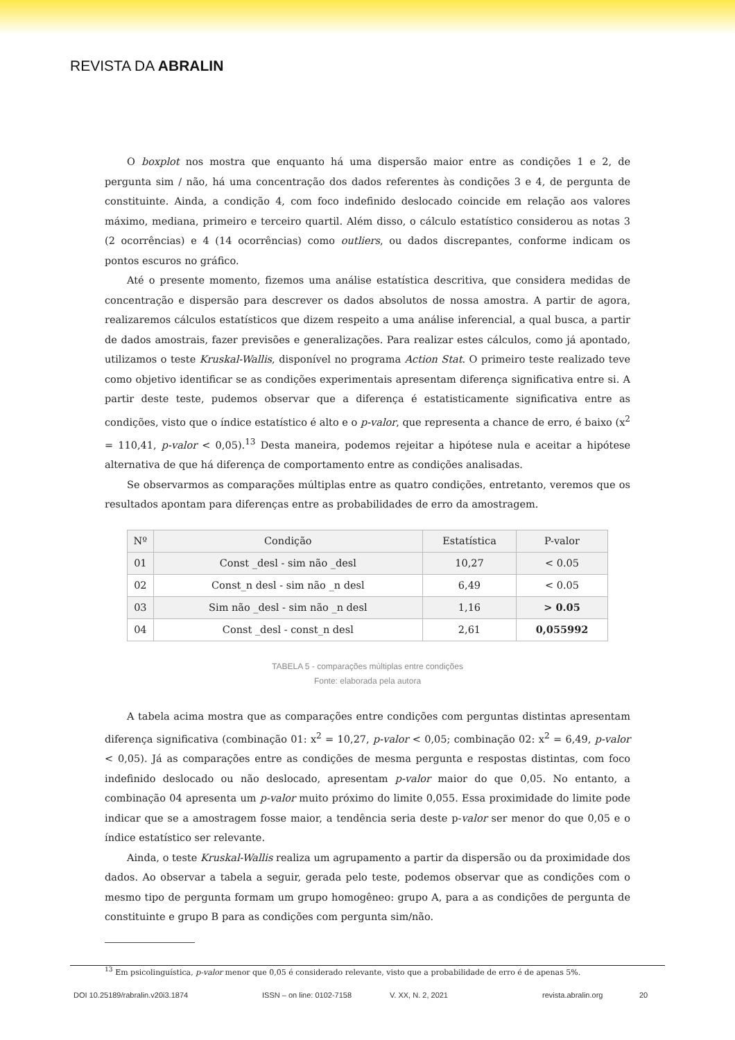REVISTA DA ABRALIN
O boxplot nos mostra que enquanto há uma dispersão maior entre as condições 1 e 2, de pergunta sim / não, há uma concentração dos dados referentes às condições 3 e 4, de pergunta de constituinte. Ainda, a condição 4, com foco indefinido deslocado coincide em relação aos valores máximo, mediana, primeiro e terceiro quartil. Além disso, o cálculo estatístico considerou as notas 3 (2 ocorrências) e 4 (14 ocorrências) como outliers, ou dados discrepantes, conforme indicam os pontos escuros no gráfico.
Até o presente momento, fizemos uma análise estatística descritiva, que considera medidas de concentração e dispersão para descrever os dados absolutos de nossa amostra. A partir de agora, realizaremos cálculos estatísticos que dizem respeito a uma análise inferencial, a qual busca, a partir de dados amostrais, fazer previsões e generalizações. Para realizar estes cálculos, como já apontado, utilizamos o teste Kruskal-Wallis, disponível no programa Action Stat. O primeiro teste realizado teve como objetivo identificar se as condições experimentais apresentam diferença significativa entre si. A partir deste teste, pudemos observar que a diferença é estatisticamente significativa entre as condições, visto que o índice estatístico é alto e o p-valor, que representa a chance de erro, é baixo (x<sup>2</sup> = 110,41, p-valor < 0,05).<sup>13</sup> Desta maneira, podemos rejeitar a hipótese nula e aceitar a hipótese alternativa de que há diferença de comportamento entre as condições analisadas.
Se observarmos as comparações múltiplas entre as quatro condições, entretanto, veremos que os resultados apontam para diferenças entre as probabilidades de erro da amostragem.
| Nº | Condição | Estatística | P-valor |
| --- | --- | --- | --- |
| 01 | Const _desl - sim não _desl | 10,27 | < 0.05 |
| 02 | Const_n desl - sim não _n desl | 6,49 | < 0.05 |
| 03 | Sim não _desl - sim não _n desl | 1,16 | > 0.05 |
| 04 | Const _desl - const_n desl | 2,61 | 0,055992 |
TABELA 5 - comparações múltiplas entre condições
Fonte: elaborada pela autora
A tabela acima mostra que as comparações entre condições com perguntas distintas apresentam diferença significativa (combinação 01: x<sup>2</sup> = 10,27, p-valor < 0,05; combinação 02: x<sup>2</sup> = 6,49, p-valor < 0,05). Já as comparações entre as condições de mesma pergunta e respostas distintas, com foco indefinido deslocado ou não deslocado, apresentam p-valor maior do que 0,05. No entanto, a combinação 04 apresenta um p-valor muito próximo do limite 0,055. Essa proximidade do limite pode indicar que se a amostragem fosse maior, a tendência seria deste p-valor ser menor do que 0,05 e o índice estatístico ser relevante.
Ainda, o teste Kruskal-Wallis realiza um agrupamento a partir da dispersão ou da proximidade dos dados. Ao observar a tabela a seguir, gerada pelo teste, podemos observar que as condições com o mesmo tipo de pergunta formam um grupo homogêneo: grupo A, para a as condições de pergunta de constituinte e grupo B para as condições com pergunta sim/não.
<sup>13</sup> Em psicolinguística, p-valor menor que 0,05 é considerado relevante, visto que a probabilidade de erro é de apenas 5%.
DOI 10.25189/rabralin.v20i3.1874 ISSN – on line: 0102-7158 V. XX, N. 2, 2021 revista.abralin.org 20